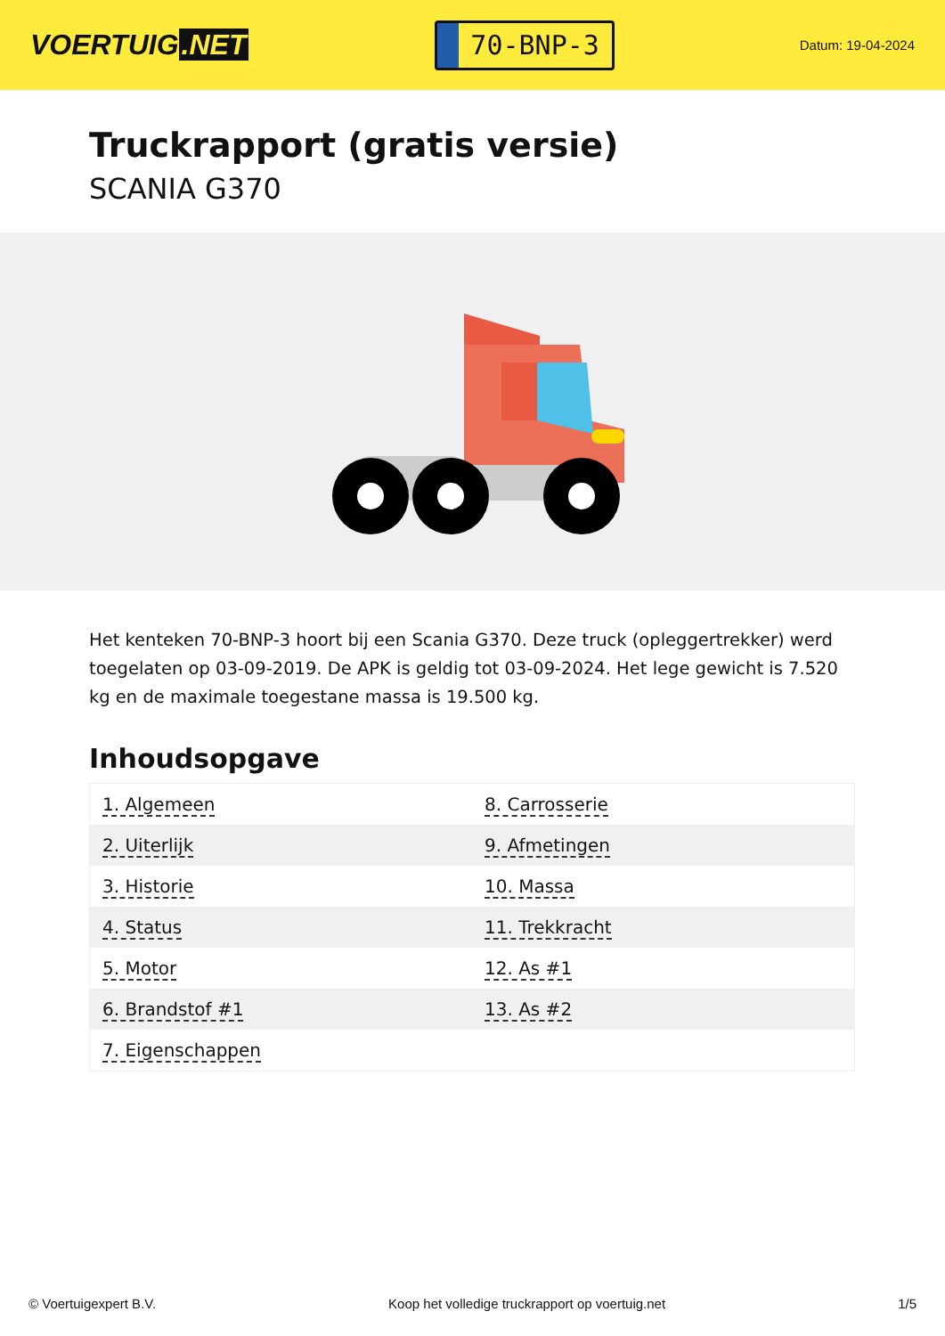VOERTUIG.NET
70-BNP-3
Datum: 19-04-2024
Truckrapport (gratis versie)
SCANIA G370
Het kenteken 70-BNP-3 hoort bij een Scania G370. Deze truck (opleggertrekker) werd toegelaten op 03-09-2019. De APK is geldig tot 03-09-2024. Het lege gewicht is 7.520 kg en de maximale toegestane massa is 19.500 kg.
Inhoudsopgave
| 1. Algemeen | 8. Carrosserie |
| 2. Uiterlijk | 9. Afmetingen |
| 3. Historie | 10. Massa |
| 4. Status | 11. Trekkracht |
| 5. Motor | 12. As #1 |
| 6. Brandstof #1 | 13. As #2 |
| 7. Eigenschappen | |
© Voertuigexpert B.V. Koop het volledige truckrapport op voertuig.net 1/5